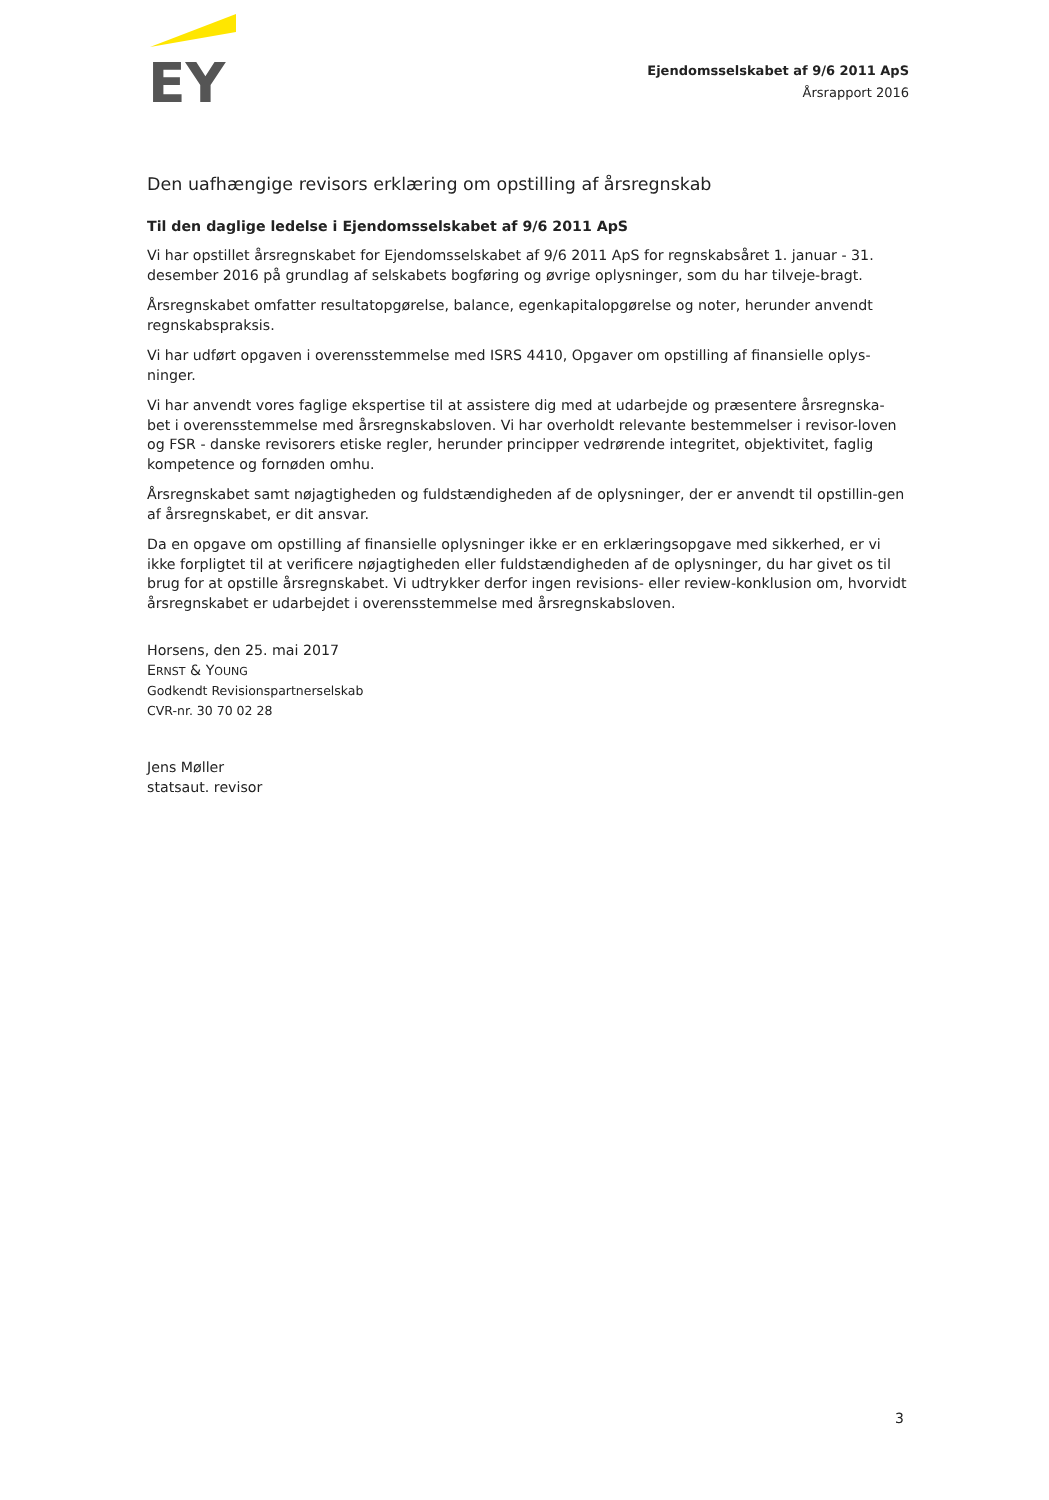EY
Ejendomsselskabet af 9/6 2011 ApS
Årsrapport 2016
Den uafhængige revisors erklæring om opstilling af årsregnskab
Til den daglige ledelse i Ejendomsselskabet af 9/6 2011 ApS
Vi har opstillet årsregnskabet for Ejendomsselskabet af 9/6 2011 ApS for regnskabsåret 1. januar - 31. desember 2016 på grundlag af selskabets bogføring og øvrige oplysninger, som du har tilveje-bragt.
Årsregnskabet omfatter resultatopgørelse, balance, egenkapitalopgørelse og noter, herunder anvendt regnskabspraksis.
Vi har udført opgaven i overensstemmelse med ISRS 4410, Opgaver om opstilling af finansielle oplys-ninger.
Vi har anvendt vores faglige ekspertise til at assistere dig med at udarbejde og præsentere årsregnska-bet i overensstemmelse med årsregnskabsloven. Vi har overholdt relevante bestemmelser i revisor-loven og FSR - danske revisorers etiske regler, herunder principper vedrørende integritet, objektivitet, faglig kompetence og fornøden omhu.
Årsregnskabet samt nøjagtigheden og fuldstændigheden af de oplysninger, der er anvendt til opstillin-gen af årsregnskabet, er dit ansvar.
Da en opgave om opstilling af finansielle oplysninger ikke er en erklæringsopgave med sikkerhed, er vi ikke forpligtet til at verificere nøjagtigheden eller fuldstændigheden af de oplysninger, du har givet os til brug for at opstille årsregnskabet. Vi udtrykker derfor ingen revisions- eller review-konklusion om, hvorvidt årsregnskabet er udarbejdet i overensstemmelse med årsregnskabsloven.
Horsens, den 25. mai 2017
ERNST & YOUNG
Godkendt Revisionspartnerselskab
CVR-nr. 30 70 02 28
Jens Møller
statsaut. revisor
3